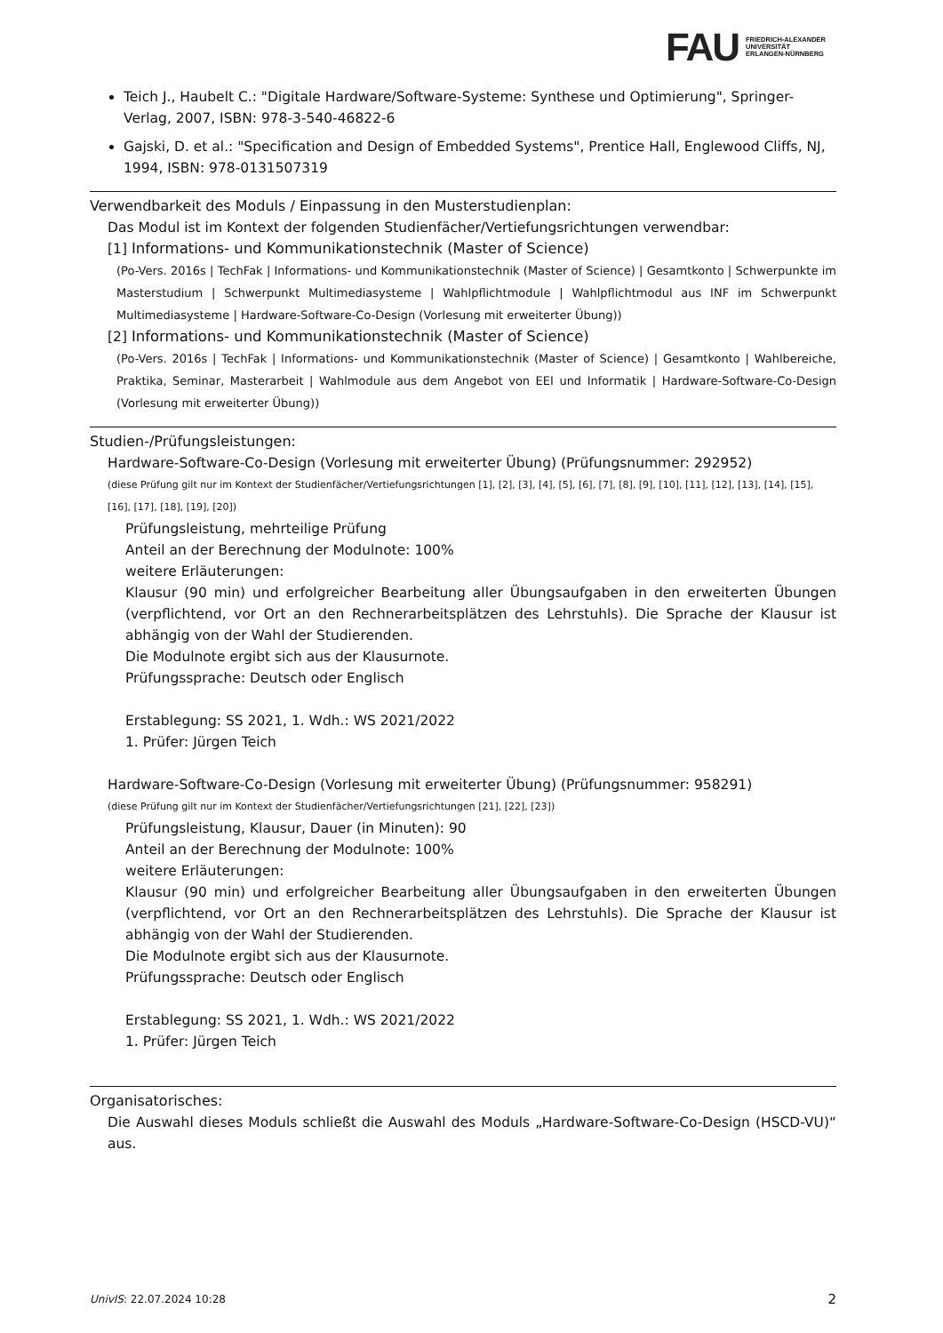FAU FRIEDRICH-ALEXANDER
UNIVERSITÄT
ERLANGEN-NÜRNBERG
Teich J., Haubelt C.: "Digitale Hardware/Software-Systeme: Synthese und Optimierung", Springer-Verlag, 2007, ISBN: 978-3-540-46822-6
Gajski, D. et al.: "Specification and Design of Embedded Systems", Prentice Hall, Englewood Cliffs, NJ, 1994, ISBN: 978-0131507319
Verwendbarkeit des Moduls / Einpassung in den Musterstudienplan:
Das Modul ist im Kontext der folgenden Studienfächer/Vertiefungsrichtungen verwendbar:
[1] Informations- und Kommunikationstechnik (Master of Science)
(Po-Vers. 2016s | TechFak | Informations- und Kommunikationstechnik (Master of Science) | Gesamtkonto | Schwerpunkte im Masterstudium | Schwerpunkt Multimediasysteme | Wahlpflichtmodule | Wahlpflichtmodul aus INF im Schwerpunkt Multimediasysteme | Hardware-Software-Co-Design (Vorlesung mit erweiterter Übung))
[2] Informations- und Kommunikationstechnik (Master of Science)
(Po-Vers. 2016s | TechFak | Informations- und Kommunikationstechnik (Master of Science) | Gesamtkonto | Wahlbereiche, Praktika, Seminar, Masterarbeit | Wahlmodule aus dem Angebot von EEI und Informatik | Hardware-Software-Co-Design (Vorlesung mit erweiterter Übung))
Studien-/Prüfungsleistungen:
Hardware-Software-Co-Design (Vorlesung mit erweiterter Übung) (Prüfungsnummer: 292952)
(diese Prüfung gilt nur im Kontext der Studienfächer/Vertiefungsrichtungen [1], [2], [3], [4], [5], [6], [7], [8], [9], [10], [11], [12], [13], [14], [15], [16], [17], [18], [19], [20])
Prüfungsleistung, mehrteilige Prüfung
Anteil an der Berechnung der Modulnote: 100%
weitere Erläuterungen:
Klausur (90 min) und erfolgreicher Bearbeitung aller Übungsaufgaben in den erweiterten Übungen (verpflichtend, vor Ort an den Rechnerarbeitsplätzen des Lehrstuhls). Die Sprache der Klausur ist abhängig von der Wahl der Studierenden.
Die Modulnote ergibt sich aus der Klausurnote.
Prüfungssprache: Deutsch oder Englisch
Erstablegung: SS 2021, 1. Wdh.: WS 2021/2022
1. Prüfer: Jürgen Teich
Hardware-Software-Co-Design (Vorlesung mit erweiterter Übung) (Prüfungsnummer: 958291)
(diese Prüfung gilt nur im Kontext der Studienfächer/Vertiefungsrichtungen [21], [22], [23])
Prüfungsleistung, Klausur, Dauer (in Minuten): 90
Anteil an der Berechnung der Modulnote: 100%
weitere Erläuterungen:
Klausur (90 min) und erfolgreicher Bearbeitung aller Übungsaufgaben in den erweiterten Übungen (verpflichtend, vor Ort an den Rechnerarbeitsplätzen des Lehrstuhls). Die Sprache der Klausur ist abhängig von der Wahl der Studierenden.
Die Modulnote ergibt sich aus der Klausurnote.
Prüfungssprache: Deutsch oder Englisch
Erstablegung: SS 2021, 1. Wdh.: WS 2021/2022
1. Prüfer: Jürgen Teich
Organisatorisches:
Die Auswahl dieses Moduls schließt die Auswahl des Moduls „Hardware-Software-Co-Design (HSCD-VU)“ aus.
UnivIS: 22.07.2024 10:28 2